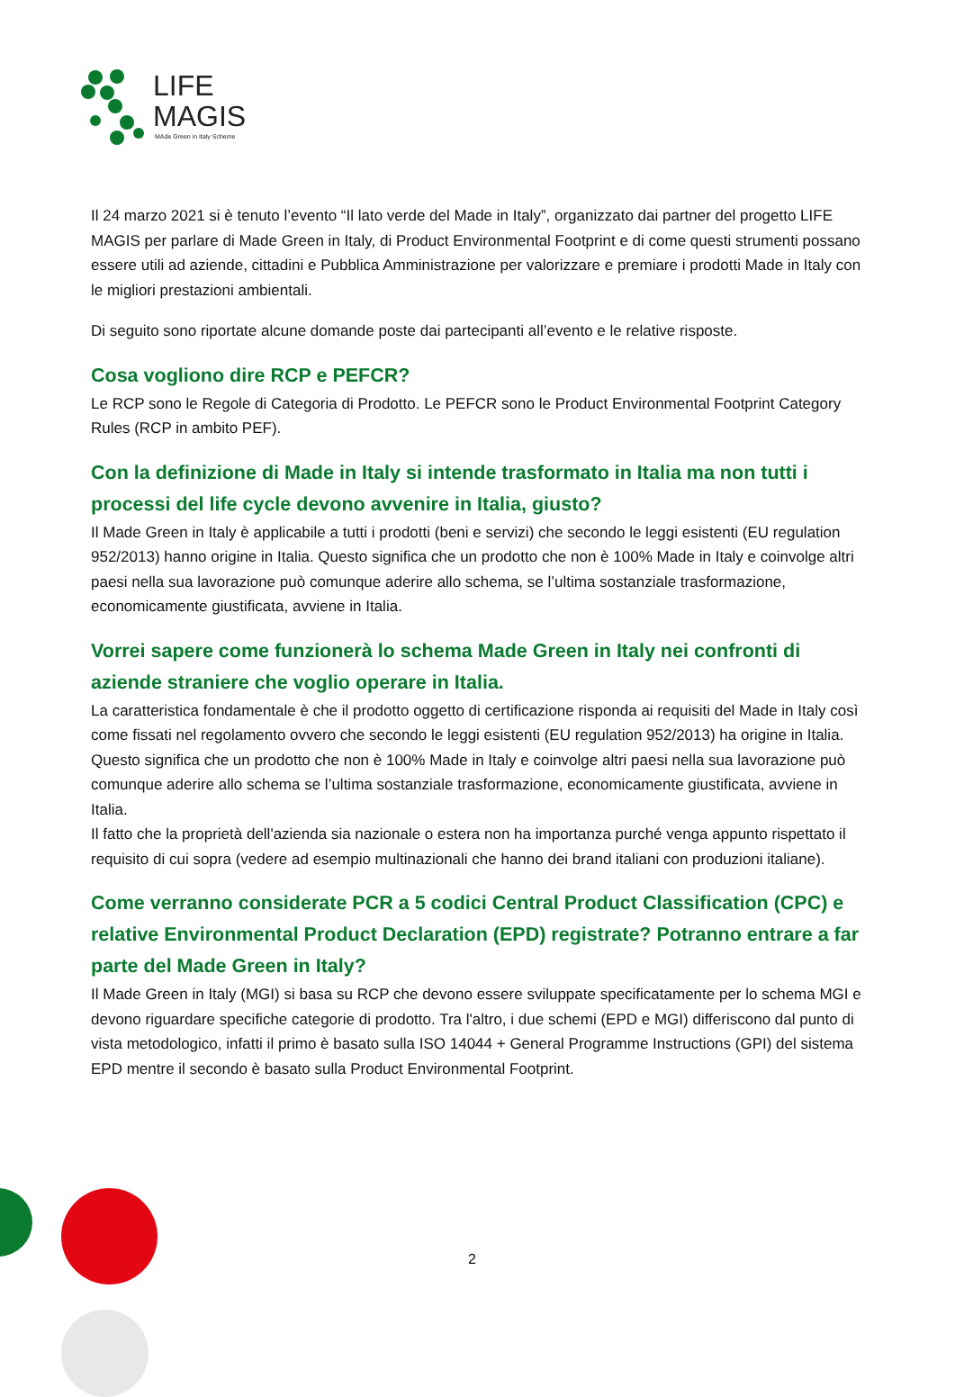LIFE
MAGIS
MAde Green in Italy Scheme
Il 24 marzo 2021 si è tenuto l’evento “Il lato verde del Made in Italy”, organizzato dai partner del progetto LIFE MAGIS per parlare di Made Green in Italy, di Product Environmental Footprint e di come questi strumenti possano essere utili ad aziende, cittadini e Pubblica Amministrazione per valorizzare e premiare i prodotti Made in Italy con le migliori prestazioni ambientali.
Di seguito sono riportate alcune domande poste dai partecipanti all’evento e le relative risposte.
Cosa vogliono dire RCP e PEFCR?
Le RCP sono le Regole di Categoria di Prodotto. Le PEFCR sono le Product Environmental Footprint Category Rules (RCP in ambito PEF).
Con la definizione di Made in Italy si intende trasformato in Italia ma non tutti i processi del life cycle devono avvenire in Italia, giusto?
Il Made Green in Italy è applicabile a tutti i prodotti (beni e servizi) che secondo le leggi esistenti (EU regulation 952/2013) hanno origine in Italia. Questo significa che un prodotto che non è 100% Made in Italy e coinvolge altri paesi nella sua lavorazione può comunque aderire allo schema, se l’ultima sostanziale trasformazione, economicamente giustificata, avviene in Italia.
Vorrei sapere come funzionerà lo schema Made Green in Italy nei confronti di aziende straniere che voglio operare in Italia.
La caratteristica fondamentale è che il prodotto oggetto di certificazione risponda ai requisiti del Made in Italy così come fissati nel regolamento ovvero che secondo le leggi esistenti (EU regulation 952/2013) ha origine in Italia. Questo significa che un prodotto che non è 100% Made in Italy e coinvolge altri paesi nella sua lavorazione può comunque aderire allo schema se l’ultima sostanziale trasformazione, economicamente giustificata, avviene in Italia.
Il fatto che la proprietà dell'azienda sia nazionale o estera non ha importanza purché venga appunto rispettato il requisito di cui sopra (vedere ad esempio multinazionali che hanno dei brand italiani con produzioni italiane).
Come verranno considerate PCR a 5 codici Central Product Classification (CPC) e relative Environmental Product Declaration (EPD) registrate? Potranno entrare a far parte del Made Green in Italy?
Il Made Green in Italy (MGI) si basa su RCP che devono essere sviluppate specificatamente per lo schema MGI e devono riguardare specifiche categorie di prodotto. Tra l'altro, i due schemi (EPD e MGI) differiscono dal punto di vista metodologico, infatti il primo è basato sulla ISO 14044 + General Programme Instructions (GPI) del sistema EPD mentre il secondo è basato sulla Product Environmental Footprint.
2